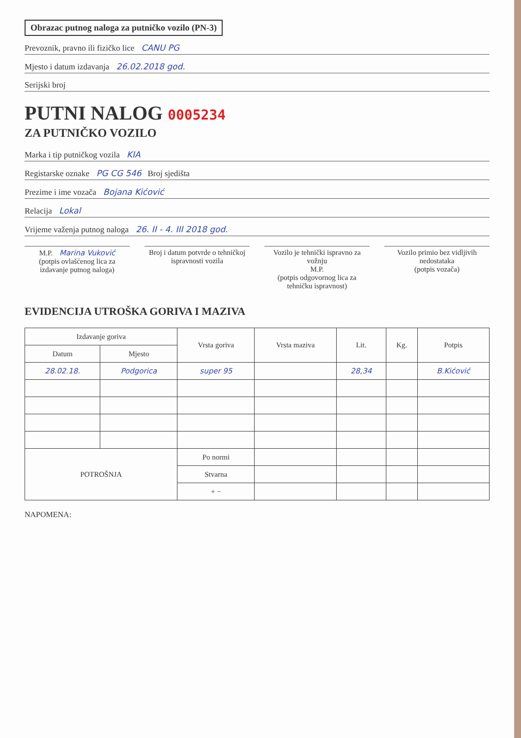Obrazac putnog naloga za putničko vozilo (PN-3)
Prevoznik, pravno ili fizičko lice CANU PG
Mjesto i datum izdavanja 26.02.2018 god.
Serijski broj
PUTNI NALOG 0005234
ZA PUTNIČKO VOZILO
Marka i tip putničkog vozila KIA
Registarske oznake PG CG 546 Broj sjedišta
Prezime i ime vozača Bojana Kićović
Relacija Lokal
Vrijeme važenja putnog naloga 26. II - 4. III 2018 god.
M.P. Marina Vuković
(potpis ovlašćenog lica za izdavanje putnog naloga)
Broj i datum potvrde o tehničkoj ispravnosti vozila
Vozilo je tehnički ispravno za vožnju
M.P.
(potpis odgovornog lica za tehničku ispravnost)
Vozilo primio bez vidljivih nedostataka
(potpis vozača)
EVIDENCIJA UTROŠKA GORIVA I MAZIVA
| Izdavanje goriva | | Vrsta goriva | Vrsta maziva | Lit. | Kg. | Potpis |
| --- | --- | --- | --- | --- | --- | --- |
| Datum | Mjesto | | | | | |
| 28.02.18. | Podgorica | super 95 | | 28,34 | | B.Kićović |
| POTROŠNJA | | Po normi | | | | |
| | | Stvarna | | | | |
| | | + − | | | | |
NAPOMENA: